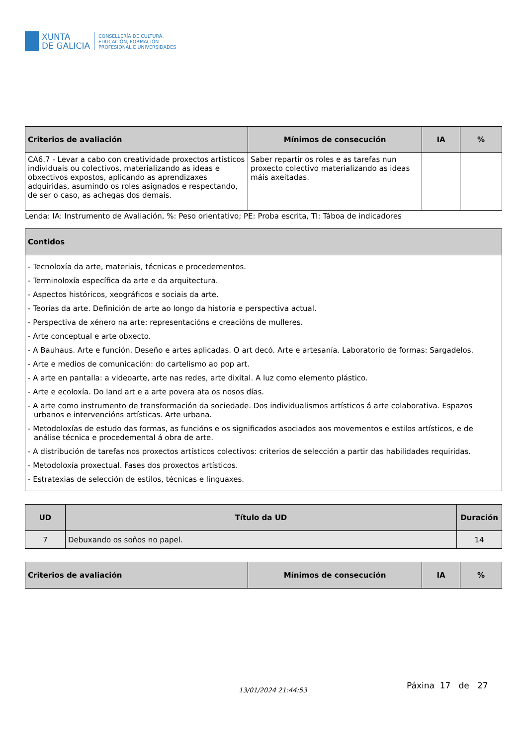XUNTA
DE GALICIA
CONSELLERÍA DE CULTURA,
EDUCACIÓN, FORMACIÓN
PROFESIONAL E UNIVERSIDADES
| Criterios de avaliación | Mínimos de consecución | IA | % |
| --- | --- | --- | --- |
| CA6.7 - Levar a cabo con creatividade proxectos artísticos individuais ou colectivos, materializando as ideas e obxectivos expostos, aplicando as aprendizaxes adquiridas, asumindo os roles asignados e respectando, de ser o caso, as achegas dos demais. | Saber repartir os roles e as tarefas nun proxecto colectivo materializando as ideas máis axeitadas. | | |
Lenda: IA: Instrumento de Avaliación, %: Peso orientativo; PE: Proba escrita, TI: Táboa de indicadores
| Contidos |
| --- |
| - Tecnoloxía da arte, materiais, técnicas e procedementos. - Terminoloxía específica da arte e da arquitectura. - Aspectos históricos, xeográficos e sociais da arte. - Teorías da arte. Definición de arte ao longo da historia e perspectiva actual. - Perspectiva de xénero na arte: representacións e creacións de mulleres. - Arte conceptual e arte obxecto. - A Bauhaus. Arte e función. Deseño e artes aplicadas. O art decó. Arte e artesanía. Laboratorio de formas: Sargadelos. - Arte e medios de comunicación: do cartelismo ao pop art. - A arte en pantalla: a videoarte, arte nas redes, arte dixital. A luz como elemento plástico. - Arte e ecoloxía. Do land art e a arte povera ata os nosos días. - A arte como instrumento de transformación da sociedade. Dos individualismos artísticos á arte colaborativa. Espazos urbanos e intervencións artísticas. Arte urbana. - Metodoloxías de estudo das formas, as funcións e os significados asociados aos movementos e estilos artísticos, e de análise técnica e procedemental á obra de arte. - A distribución de tarefas nos proxectos artísticos colectivos: criterios de selección a partir das habilidades requiridas. - Metodoloxía proxectual. Fases dos proxectos artísticos. - Estratexias de selección de estilos, técnicas e linguaxes. |
| UD | Título da UD | Duración |
| --- | --- | --- |
| 7 | Debuxando os soños no papel. | 14 |
| Criterios de avaliación | Mínimos de consecución | IA | % |
| --- | --- | --- | --- |
13/01/2024 21:44:53 Páxina 17 de 27